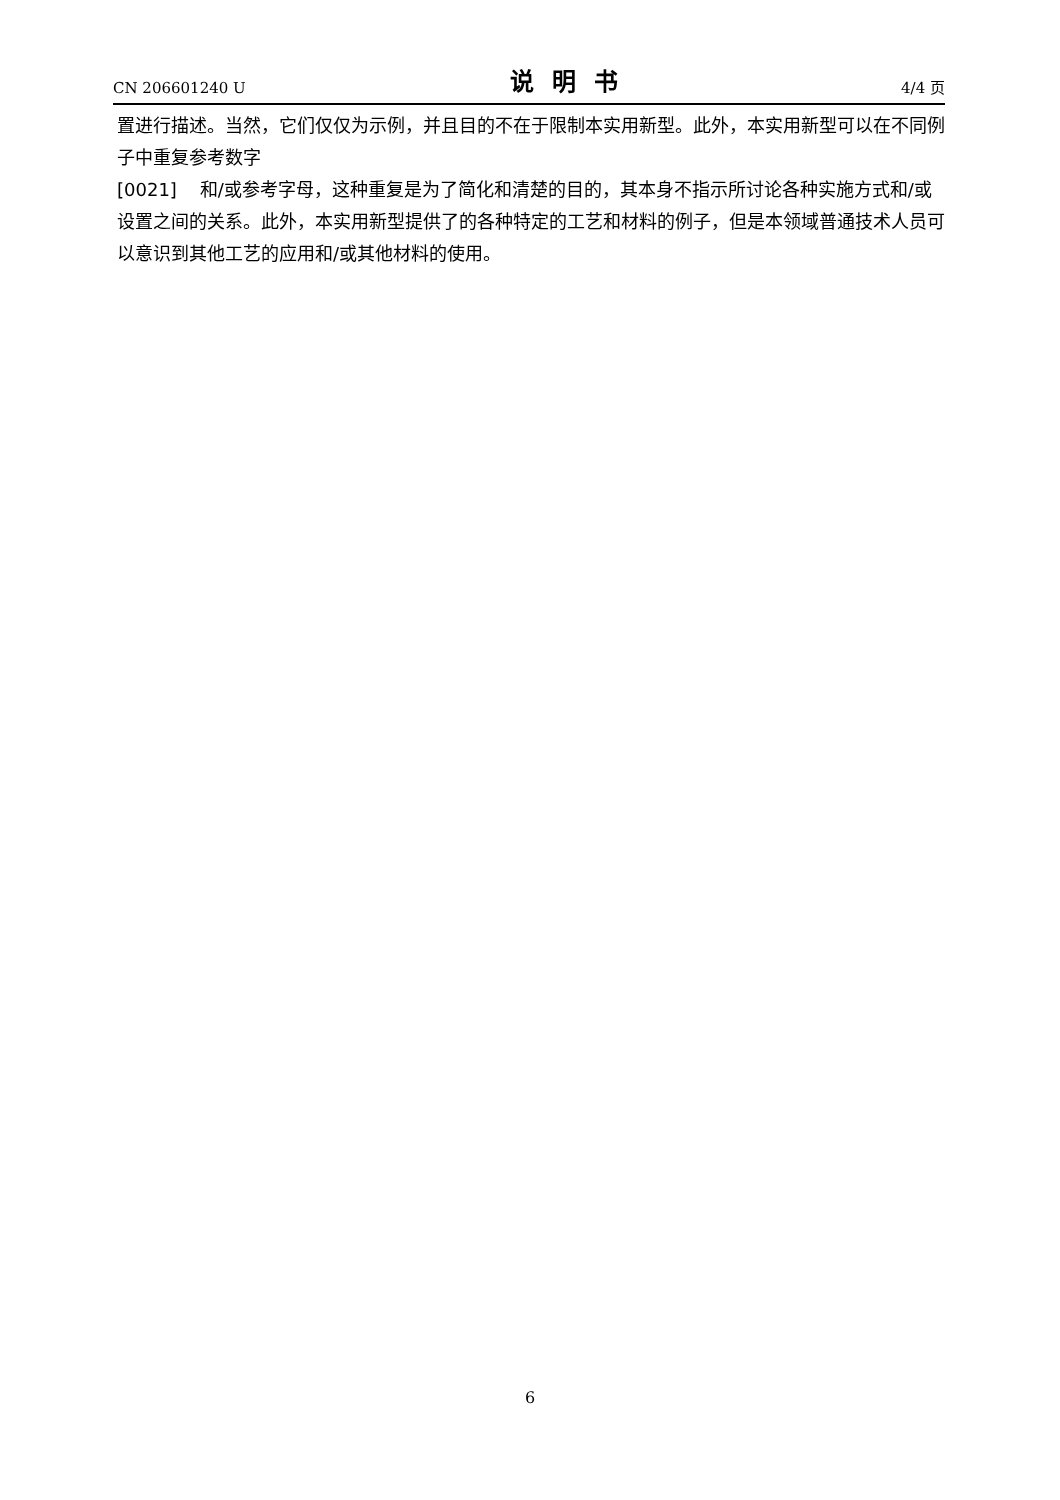CN 206601240 U 说明书 4/4 页
置进行描述。当然，它们仅仅为示例，并且目的不在于限制本实用新型。此外，本实用新型可以在不同例子中重复参考数字
[0021] 和/或参考字母，这种重复是为了简化和清楚的目的，其本身不指示所讨论各种实施方式和/或设置之间的关系。此外，本实用新型提供了的各种特定的工艺和材料的例子，但是本领域普通技术人员可以意识到其他工艺的应用和/或其他材料的使用。
6